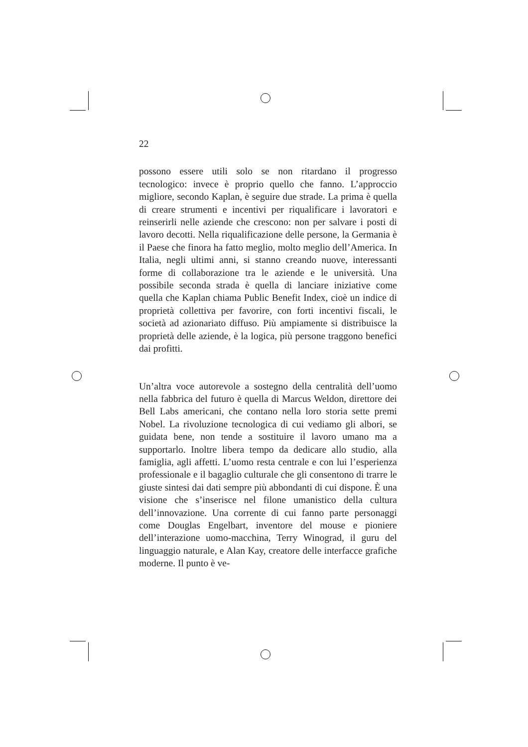22
possono essere utili solo se non ritardano il progresso tecnologico: invece è proprio quello che fanno. L’approccio migliore, secondo Kaplan, è seguire due strade. La prima è quella di creare strumenti e incentivi per riqualificare i lavoratori e reinserirli nelle aziende che crescono: non per salvare i posti di lavoro decotti. Nella riqualificazione delle persone, la Germania è il Paese che finora ha fatto meglio, molto meglio dell’America. In Italia, negli ultimi anni, si stanno creando nuove, interessanti forme di collaborazione tra le aziende e le università. Una possibile seconda strada è quella di lanciare iniziative come quella che Kaplan chiama Public Benefit Index, cioè un indice di proprietà collettiva per favorire, con forti incentivi fiscali, le società ad azionariato diffuso. Più ampiamente si distribuisce la proprietà delle aziende, è la logica, più persone traggono benefici dai profitti.
Un’altra voce autorevole a sostegno della centralità dell’uomo nella fabbrica del futuro è quella di Marcus Weldon, direttore dei Bell Labs americani, che contano nella loro storia sette premi Nobel. La rivoluzione tecnologica di cui vediamo gli albori, se guidata bene, non tende a sostituire il lavoro umano ma a supportarlo. Inoltre libera tempo da dedicare allo studio, alla famiglia, agli affetti. L’uomo resta centrale e con lui l’esperienza professionale e il bagaglio culturale che gli consentono di trarre le giuste sintesi dai dati sempre più abbondanti di cui dispone. È una visione che s’inserisce nel filone umanistico della cultura dell’innovazione. Una corrente di cui fanno parte personaggi come Douglas Engelbart, inventore del mouse e pioniere dell’interazione uomo-macchina, Terry Winograd, il guru del linguaggio naturale, e Alan Kay, creatore delle interfacce grafiche moderne. Il punto è ve-